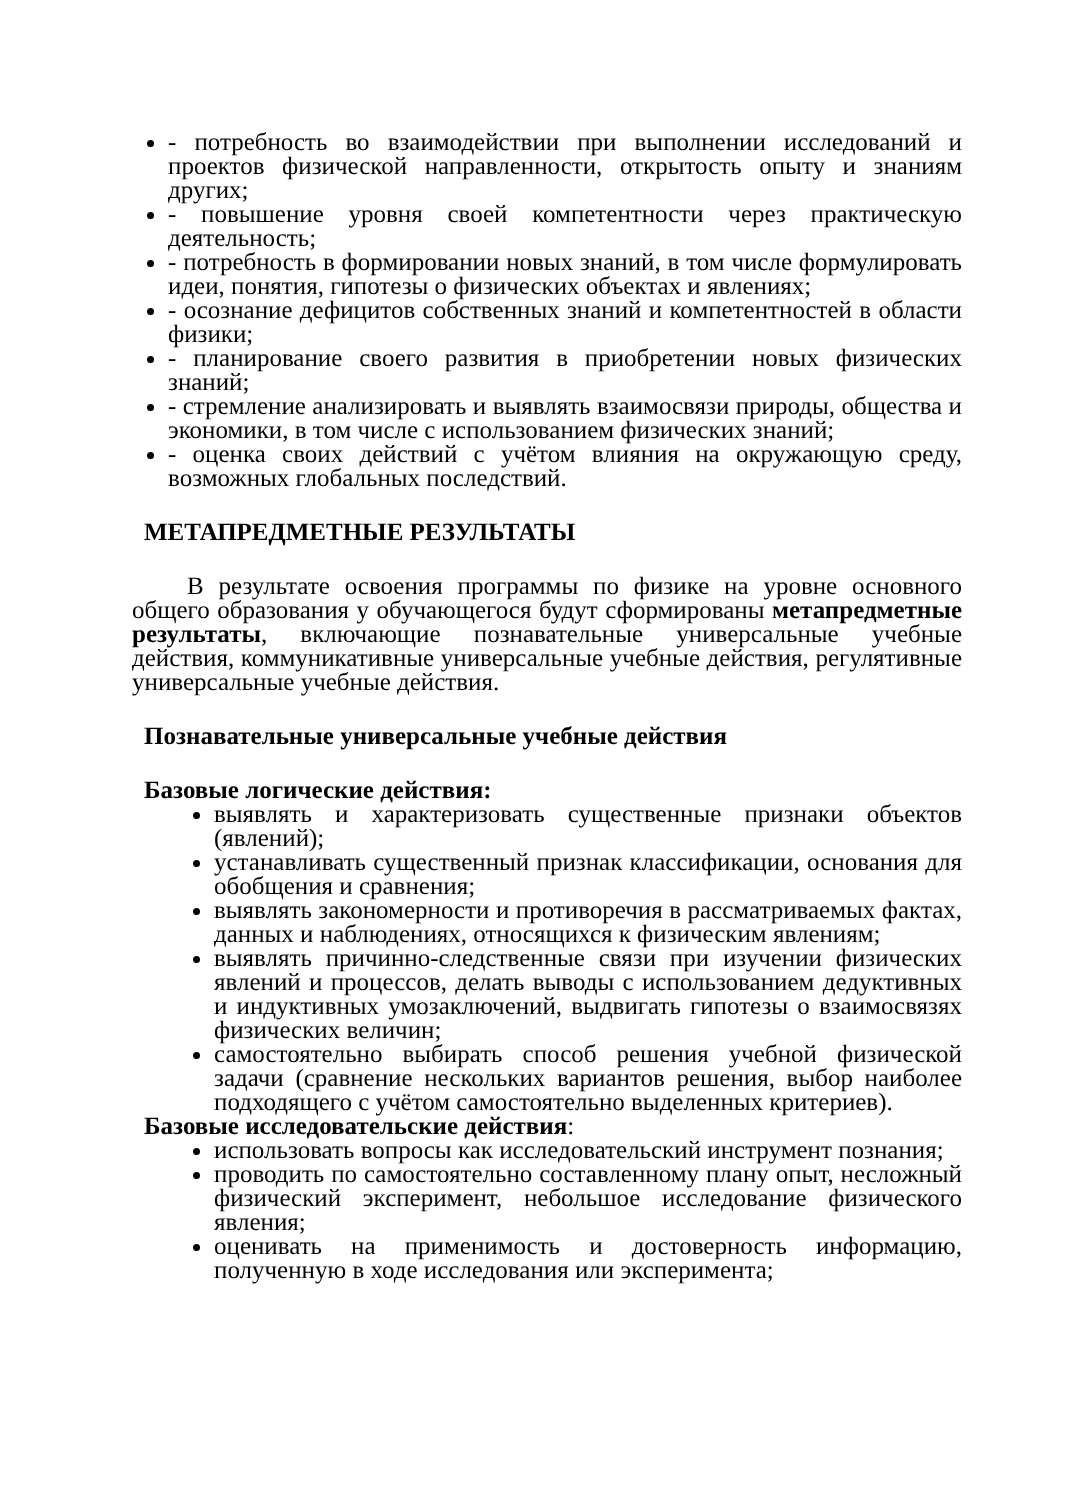- потребность во взаимодействии при выполнении исследований и проектов физической направленности, открытость опыту и знаниям других;
- повышение уровня своей компетентности через практическую деятельность;
- потребность в формировании новых знаний, в том числе формулировать идеи, понятия, гипотезы о физических объектах и явлениях;
- осознание дефицитов собственных знаний и компетентностей в области физики;
- планирование своего развития в приобретении новых физических знаний;
- стремление анализировать и выявлять взаимосвязи природы, общества и экономики, в том числе с использованием физических знаний;
- оценка своих действий с учётом влияния на окружающую среду, возможных глобальных последствий.
МЕТАПРЕДМЕТНЫЕ РЕЗУЛЬТАТЫ
В результате освоения программы по физике на уровне основного общего образования у обучающегося будут сформированы метапредметные результаты, включающие познавательные универсальные учебные действия, коммуникативные универсальные учебные действия, регулятивные универсальные учебные действия.
Познавательные универсальные учебные действия
Базовые логические действия:
выявлять и характеризовать существенные признаки объектов (явлений);
устанавливать существенный признак классификации, основания для обобщения и сравнения;
выявлять закономерности и противоречия в рассматриваемых фактах, данных и наблюдениях, относящихся к физическим явлениям;
выявлять причинно-следственные связи при изучении физических явлений и процессов, делать выводы с использованием дедуктивных и индуктивных умозаключений, выдвигать гипотезы о взаимосвязях физических величин;
самостоятельно выбирать способ решения учебной физической задачи (сравнение нескольких вариантов решения, выбор наиболее подходящего с учётом самостоятельно выделенных критериев).
Базовые исследовательские действия:
использовать вопросы как исследовательский инструмент познания;
проводить по самостоятельно составленному плану опыт, несложный физический эксперимент, небольшое исследование физического явления;
оценивать на применимость и достоверность информацию, полученную в ходе исследования или эксперимента;